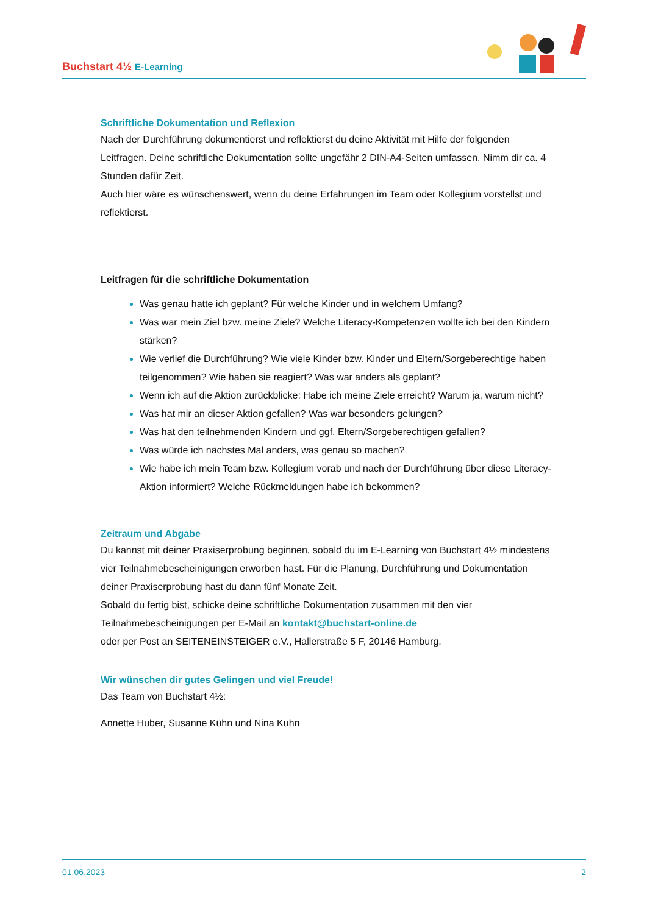Buchstart 4½ E-Learning
Schriftliche Dokumentation und Reflexion
Nach der Durchführung dokumentierst und reflektierst du deine Aktivität mit Hilfe der folgenden Leitfragen. Deine schriftliche Dokumentation sollte ungefähr 2 DIN-A4-Seiten umfassen. Nimm dir ca. 4 Stunden dafür Zeit.
Auch hier wäre es wünschenswert, wenn du deine Erfahrungen im Team oder Kollegium vorstellst und reflektierst.
Leitfragen für die schriftliche Dokumentation
Was genau hatte ich geplant? Für welche Kinder und in welchem Umfang?
Was war mein Ziel bzw. meine Ziele? Welche Literacy-Kompetenzen wollte ich bei den Kindern stärken?
Wie verlief die Durchführung? Wie viele Kinder bzw. Kinder und Eltern/Sorgeberechtige haben teilgenommen? Wie haben sie reagiert? Was war anders als geplant?
Wenn ich auf die Aktion zurückblicke: Habe ich meine Ziele erreicht? Warum ja, warum nicht?
Was hat mir an dieser Aktion gefallen? Was war besonders gelungen?
Was hat den teilnehmenden Kindern und ggf. Eltern/Sorgeberechtigen gefallen?
Was würde ich nächstes Mal anders, was genau so machen?
Wie habe ich mein Team bzw. Kollegium vorab und nach der Durchführung über diese Literacy-Aktion informiert? Welche Rückmeldungen habe ich bekommen?
Zeitraum und Abgabe
Du kannst mit deiner Praxiserprobung beginnen, sobald du im E-Learning von Buchstart 4½ mindestens vier Teilnahmebescheinigungen erworben hast. Für die Planung, Durchführung und Dokumentation deiner Praxiserprobung hast du dann fünf Monate Zeit.
Sobald du fertig bist, schicke deine schriftliche Dokumentation zusammen mit den vier Teilnahmebescheinigungen per E-Mail an kontakt@buchstart-online.de
oder per Post an SEITENEINSTEIGER e.V., Hallerstraße 5 F, 20146 Hamburg.
Wir wünschen dir gutes Gelingen und viel Freude!
Das Team von Buchstart 4½:
Annette Huber, Susanne Kühn und Nina Kuhn
01.06.2023 2